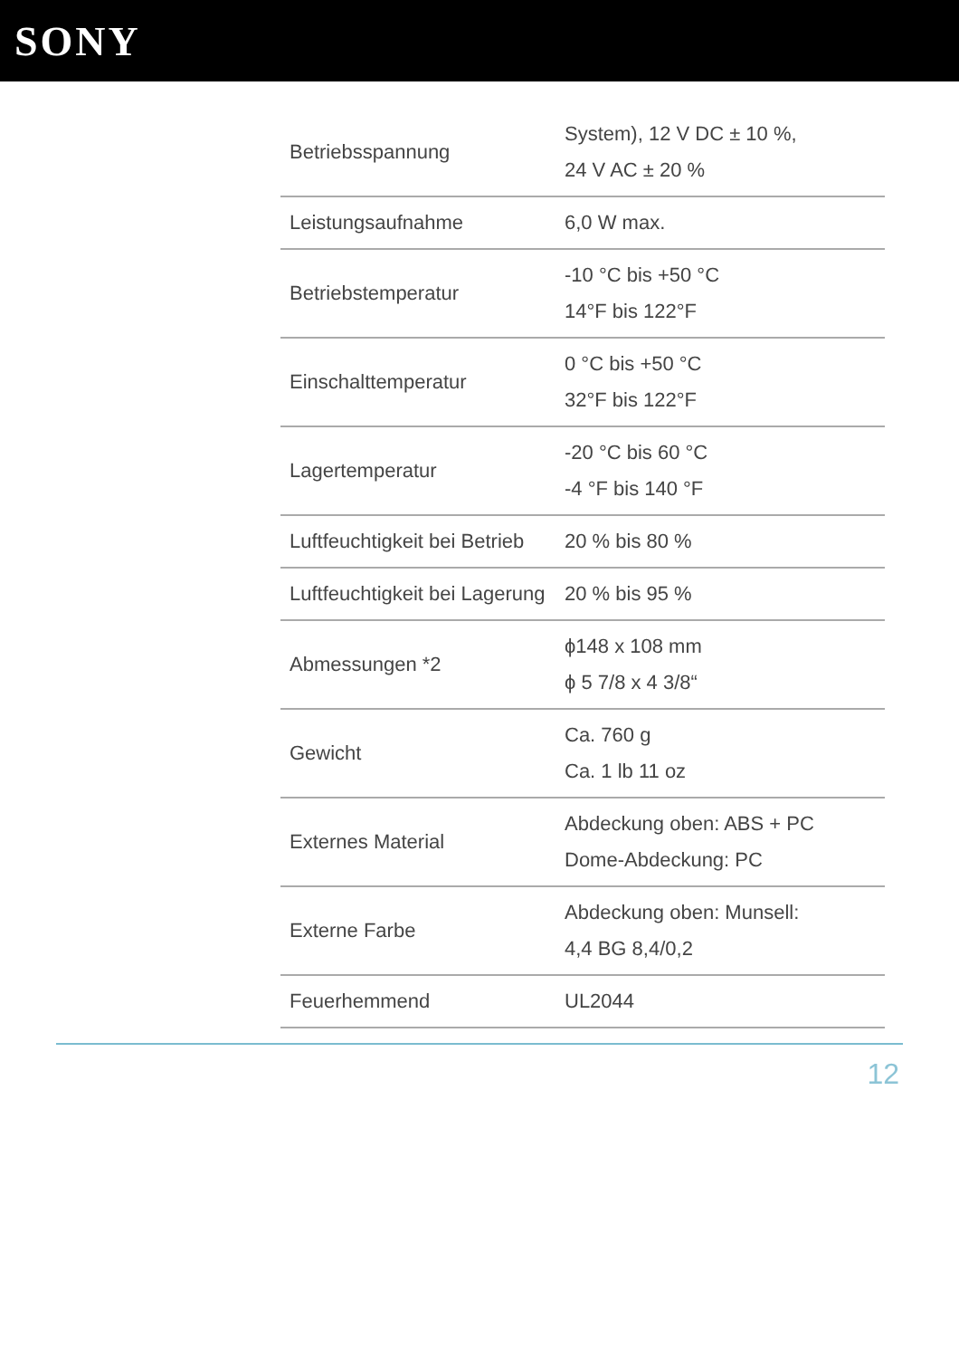SONY
| Betriebsspannung | System), 12 V DC ± 10 %, 24 V AC ± 20 % |
| Leistungsaufnahme | 6,0 W max. |
| Betriebstemperatur | -10 °C bis +50 °C 14°F bis 122°F |
| Einschalttemperatur | 0 °C bis +50 °C 32°F bis 122°F |
| Lagertemperatur | -20 °C bis 60 °C -4 °F bis 140 °F |
| Luftfeuchtigkeit bei Betrieb | 20 % bis 80 % |
| Luftfeuchtigkeit bei Lagerung | 20 % bis 95 % |
| Abmessungen *2 | ϕ148 x 108 mm ϕ 5 7/8 x 4 3/8“ |
| Gewicht | Ca. 760 g Ca. 1 lb 11 oz |
| Externes Material | Abdeckung oben: ABS + PC Dome-Abdeckung: PC |
| Externe Farbe | Abdeckung oben: Munsell: 4,4 BG 8,4/0,2 |
| Feuerhemmend | UL2044 |
12